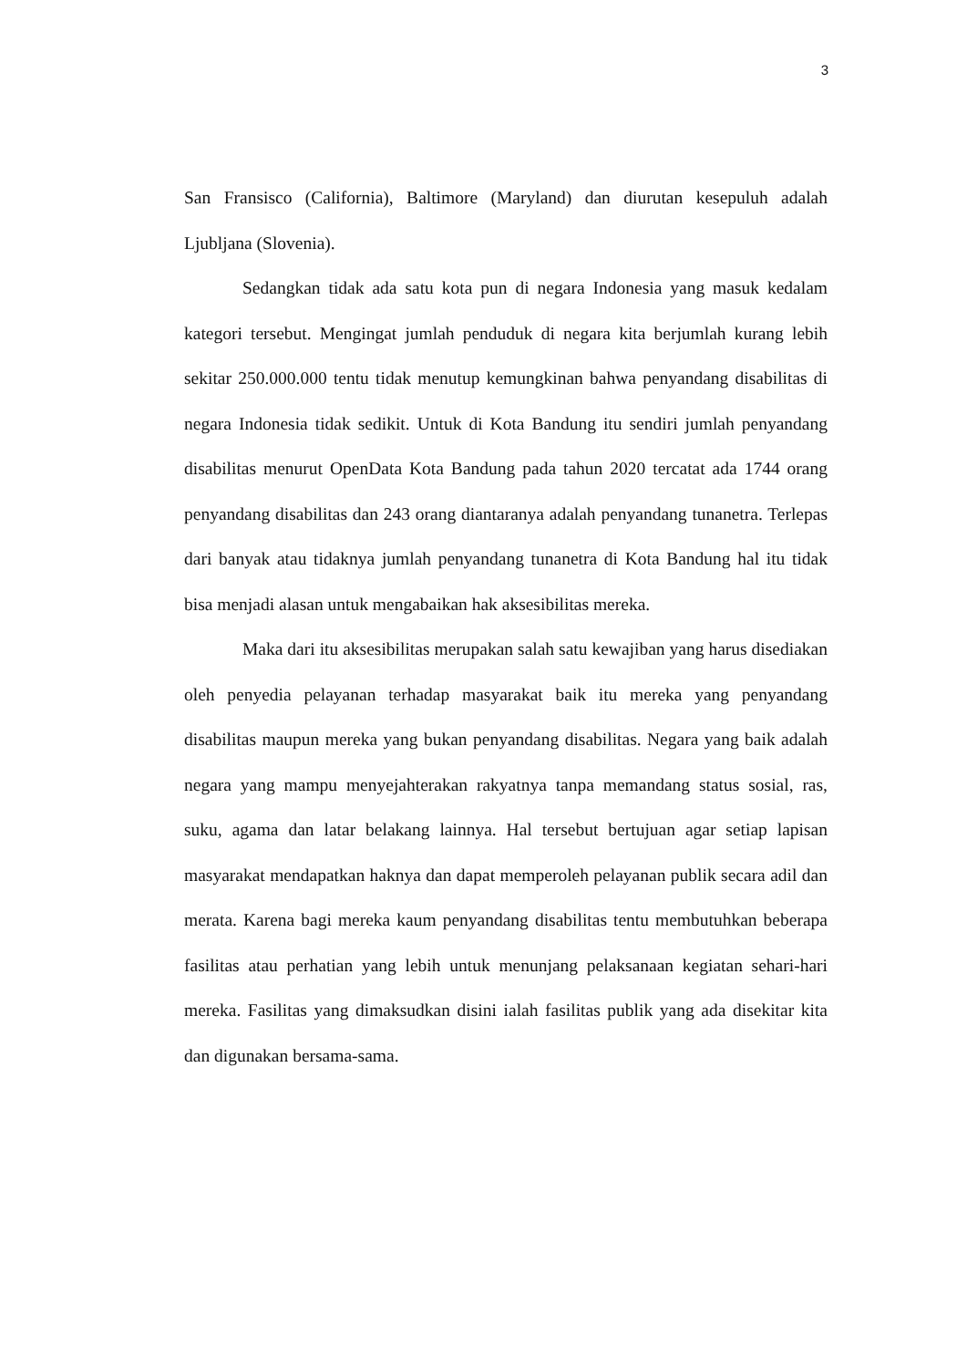3
San Fransisco (California), Baltimore (Maryland) dan diurutan kesepuluh adalah Ljubljana (Slovenia).
Sedangkan tidak ada satu kota pun di negara Indonesia yang masuk kedalam kategori tersebut. Mengingat jumlah penduduk di negara kita berjumlah kurang lebih sekitar 250.000.000 tentu tidak menutup kemungkinan bahwa penyandang disabilitas di negara Indonesia tidak sedikit. Untuk di Kota Bandung itu sendiri jumlah penyandang disabilitas menurut OpenData Kota Bandung pada tahun 2020 tercatat ada 1744 orang penyandang disabilitas dan 243 orang diantaranya adalah penyandang tunanetra. Terlepas dari banyak atau tidaknya jumlah penyandang tunanetra di Kota Bandung hal itu tidak bisa menjadi alasan untuk mengabaikan hak aksesibilitas mereka.
Maka dari itu aksesibilitas merupakan salah satu kewajiban yang harus disediakan oleh penyedia pelayanan terhadap masyarakat baik itu mereka yang penyandang disabilitas maupun mereka yang bukan penyandang disabilitas. Negara yang baik adalah negara yang mampu menyejahterakan rakyatnya tanpa memandang status sosial, ras, suku, agama dan latar belakang lainnya. Hal tersebut bertujuan agar setiap lapisan masyarakat mendapatkan haknya dan dapat memperoleh pelayanan publik secara adil dan merata. Karena bagi mereka kaum penyandang disabilitas tentu membutuhkan beberapa fasilitas atau perhatian yang lebih untuk menunjang pelaksanaan kegiatan sehari-hari mereka. Fasilitas yang dimaksudkan disini ialah fasilitas publik yang ada disekitar kita dan digunakan bersama-sama.